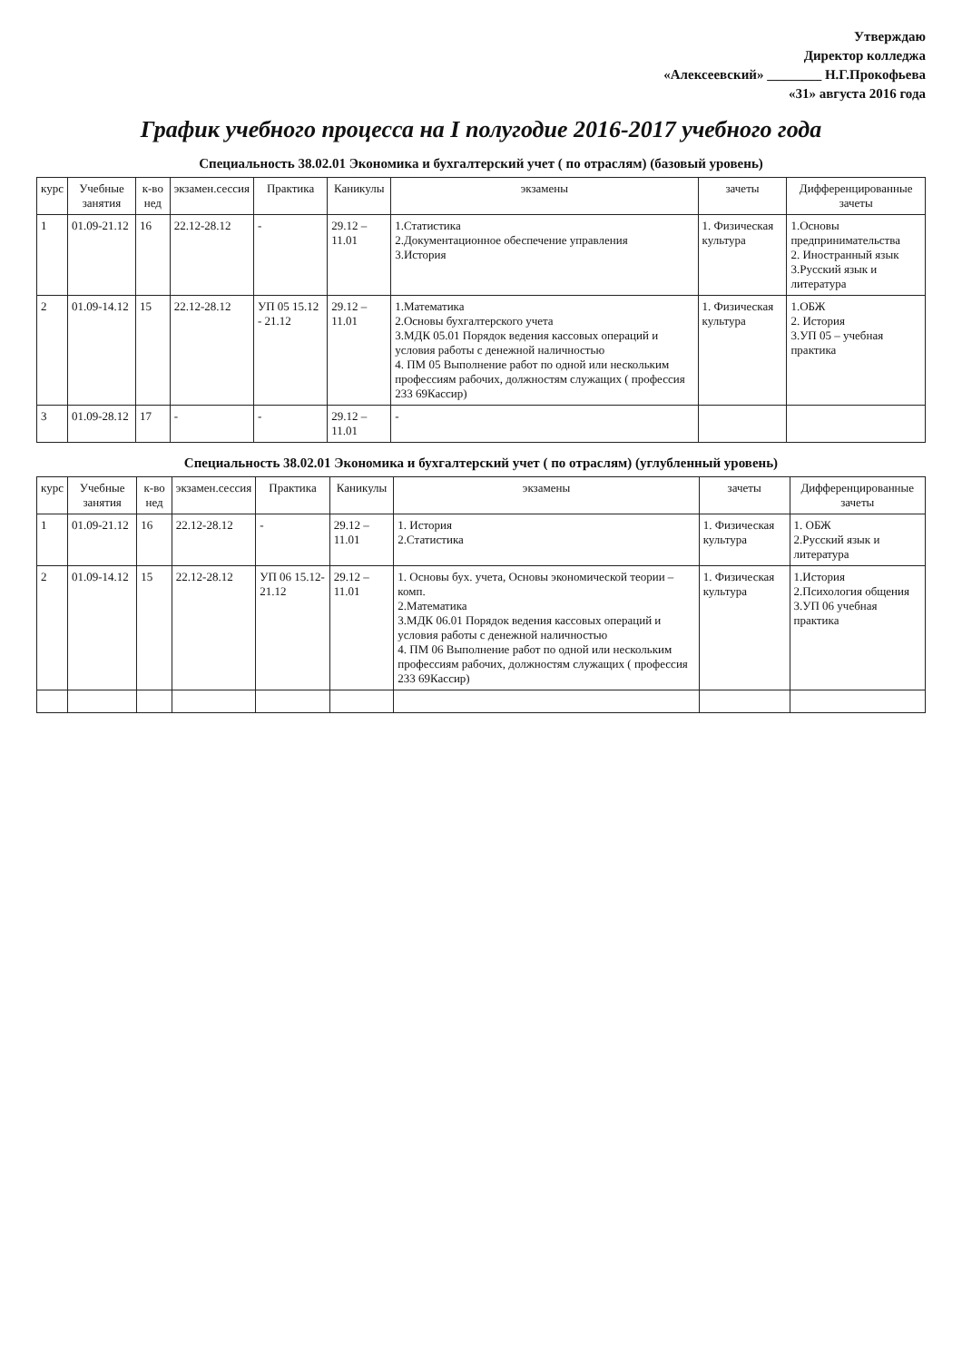Утверждаю
Директор колледжа
«Алексеевский» ________ Н.Г.Прокофьева
«31» августа 2016 года
График учебного процесса на I полугодие 2016-2017 учебного года
Специальность 38.02.01 Экономика и бухгалтерский учет ( по отраслям) (базовый уровень)
| курс | Учебные занятия | к-во нед | экзамен.сессия | Практика | Каникулы | экзамены | зачеты | Дифференцированные зачеты |
| --- | --- | --- | --- | --- | --- | --- | --- | --- |
| 1 | 01.09-21.12 | 16 | 22.12-28.12 | - | 29.12 – 11.01 | 1.Статистика 2.Документационное обеспечение управления 3.История | 1. Физическая культура | 1.Основы предпринимательства 2. Иностранный язык 3.Русский язык и литература |
| 2 | 01.09-14.12 | 15 | 22.12-28.12 | УП 05 15.12 - 21.12 | 29.12 – 11.01 | 1.Математика 2.Основы бухгалтерского учета 3.МДК 05.01 Порядок ведения кассовых операций и условия работы с денежной наличностью 4. ПМ 05 Выполнение работ по одной или нескольким профессиям рабочих, должностям служащих ( профессия 233 69Кассир) | 1. Физическая культура | 1.ОБЖ 2. История 3.УП 05 – учебная практика |
| 3 | 01.09-28.12 | 17 | - | - | 29.12 – 11.01 | - | | |
Специальность 38.02.01 Экономика и бухгалтерский учет ( по отраслям) (углубленный уровень)
| курс | Учебные занятия | к-во нед | экзамен.сессия | Практика | Каникулы | экзамены | зачеты | Дифференцированные зачеты |
| --- | --- | --- | --- | --- | --- | --- | --- | --- |
| 1 | 01.09-21.12 | 16 | 22.12-28.12 | - | 29.12 – 11.01 | 1. История 2.Статистика | 1. Физическая культура | 1. ОБЖ 2.Русский язык и литература |
| 2 | 01.09-14.12 | 15 | 22.12-28.12 | УП 06 15.12- 21.12 | 29.12 – 11.01 | 1. Основы бух. учета, Основы экономической теории – комп. 2.Математика 3.МДК 06.01 Порядок ведения кассовых операций и условия работы с денежной наличностью 4. ПМ 06 Выполнение работ по одной или нескольким профессиям рабочих, должностям служащих ( профессия 233 69Кассир) | 1. Физическая культура | 1.История 2.Психология общения 3.УП 06 учебная практика |